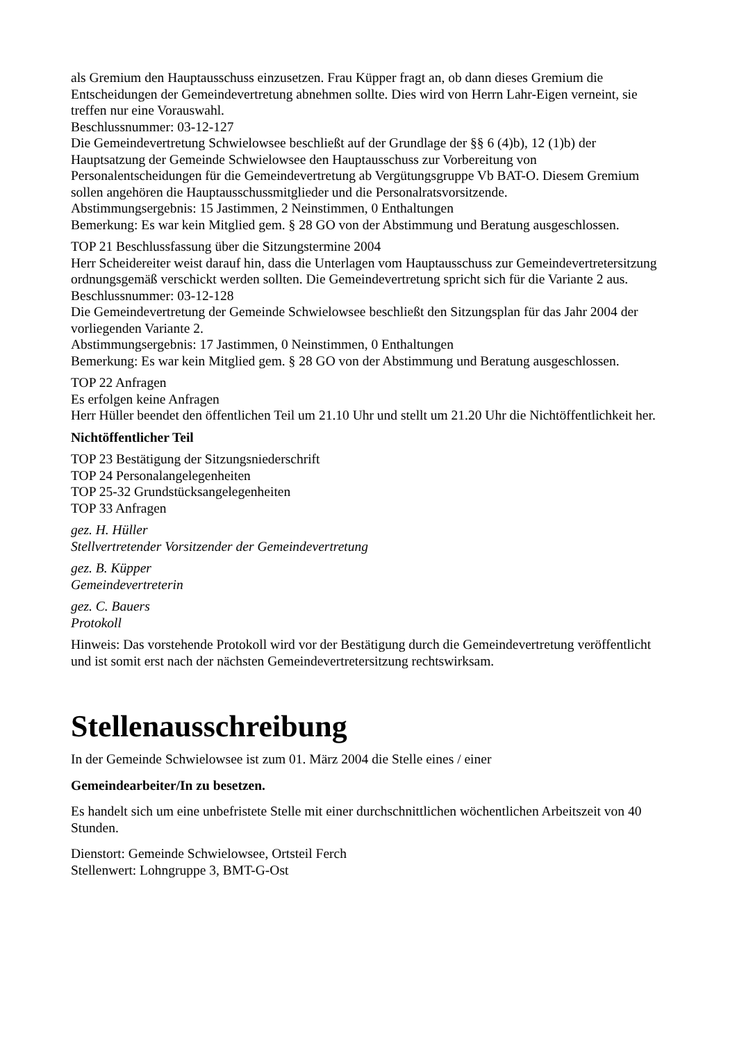als Gremium den Hauptausschuss einzusetzen. Frau Küpper fragt an, ob dann dieses Gremium die Entscheidungen der Gemeindevertretung abnehmen sollte. Dies wird von Herrn Lahr-Eigen verneint, sie treffen nur eine Vorauswahl.
Beschlussnummer: 03-12-127
Die Gemeindevertretung Schwielowsee beschließt auf der Grundlage der §§ 6 (4)b), 12 (1)b) der Hauptsatzung der Gemeinde Schwielowsee den Hauptausschuss zur Vorbereitung von Personalentscheidungen für die Gemeindevertretung ab Vergütungsgruppe Vb BAT-O. Diesem Gremium sollen angehören die Hauptausschussmitglieder und die Personalratsvorsitzende.
Abstimmungsergebnis: 15 Jastimmen, 2 Neinstimmen, 0 Enthaltungen
Bemerkung: Es war kein Mitglied gem. § 28 GO von der Abstimmung und Beratung ausgeschlossen.
TOP 21 Beschlussfassung über die Sitzungstermine 2004
Herr Scheidereiter weist darauf hin, dass die Unterlagen vom Hauptausschuss zur Gemeindevertretersitzung ordnungsgemäß verschickt werden sollten. Die Gemeindevertretung spricht sich für die Variante 2 aus.
Beschlussnummer: 03-12-128
Die Gemeindevertretung der Gemeinde Schwielowsee beschließt den Sitzungsplan für das Jahr 2004 der vorliegenden Variante 2.
Abstimmungsergebnis: 17 Jastimmen, 0 Neinstimmen, 0 Enthaltungen
Bemerkung: Es war kein Mitglied gem. § 28 GO von der Abstimmung und Beratung ausgeschlossen.
TOP 22 Anfragen
Es erfolgen keine Anfragen
Herr Hüller beendet den öffentlichen Teil um 21.10 Uhr und stellt um 21.20 Uhr die Nichtöffentlichkeit her.
Nichtöffentlicher Teil
TOP 23 Bestätigung der Sitzungsniederschrift
TOP 24 Personalangelegenheiten
TOP 25-32 Grundstücksangelegenheiten
TOP 33 Anfragen
gez. H. Hüller
Stellvertretender Vorsitzender der Gemeindevertretung
gez. B. Küpper
Gemeindevertreterin
gez. C. Bauers
Protokoll
Hinweis: Das vorstehende Protokoll wird vor der Bestätigung durch die Gemeindevertretung veröffentlicht und ist somit erst nach der nächsten Gemeindevertretersitzung rechtswirksam.
Stellenausschreibung
In der Gemeinde Schwielowsee ist zum 01. März 2004 die Stelle eines / einer
Gemeindearbeiter/In zu besetzen.
Es handelt sich um eine unbefristete Stelle mit einer durchschnittlichen wöchentlichen Arbeitszeit von 40 Stunden.
Dienstort: Gemeinde Schwielowsee, Ortsteil Ferch
Stellenwert: Lohngruppe 3, BMT-G-Ost